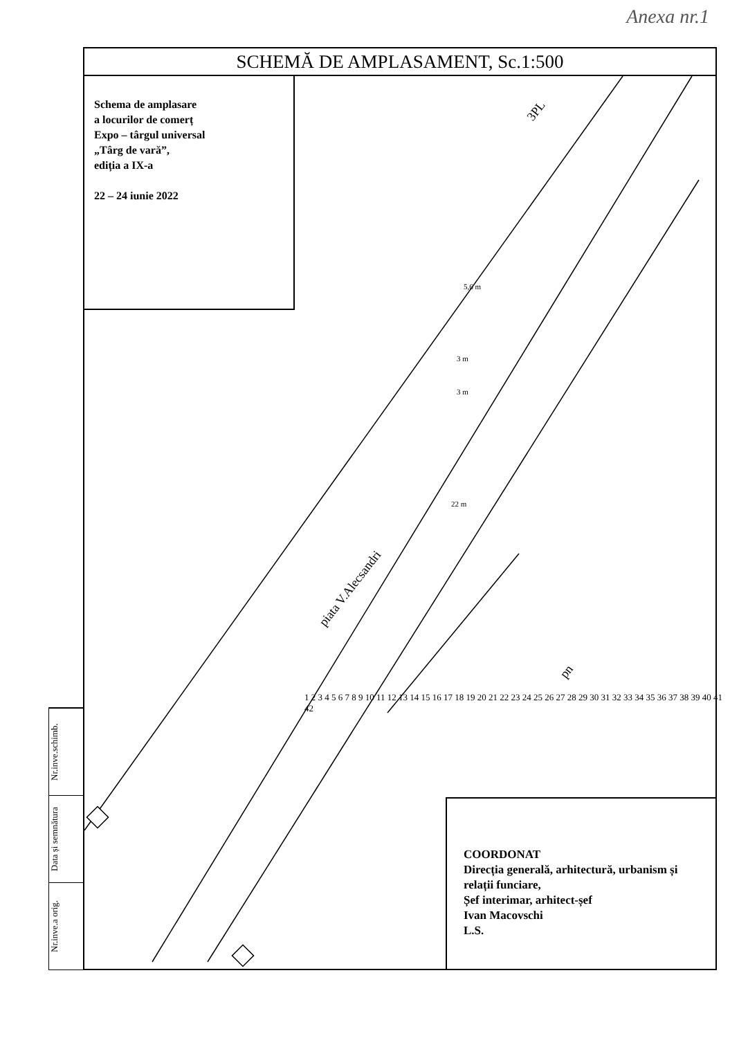Anexa nr.1
SCHEMĂ DE AMPLASAMENT, Sc.1:500
Schema de amplasare
a locurilor de comerț
Expo – târgul universal
„Târg de vară”,
ediția a IX-a
22 – 24 iunie 2022
COORDONAT
Direcția generală, arhitectură, urbanism și relații funciare,
Șef interimar, arhitect-șef
Ivan Macovschi
L.S.
piata V.Alecsandri
3PL
pn
1 2 3 4 5 6 7 8 9 10 11 12 13 14 15 16 17 18 19 20 21 22 23 24 25 26 27 28 29 30 31 32 33 34 35 36 37 38 39 40 41 42
5,6 m
3 m
3 m
22 m
Nr.inve.schimb.
Data și semnătura
Nr.inve.a orig.